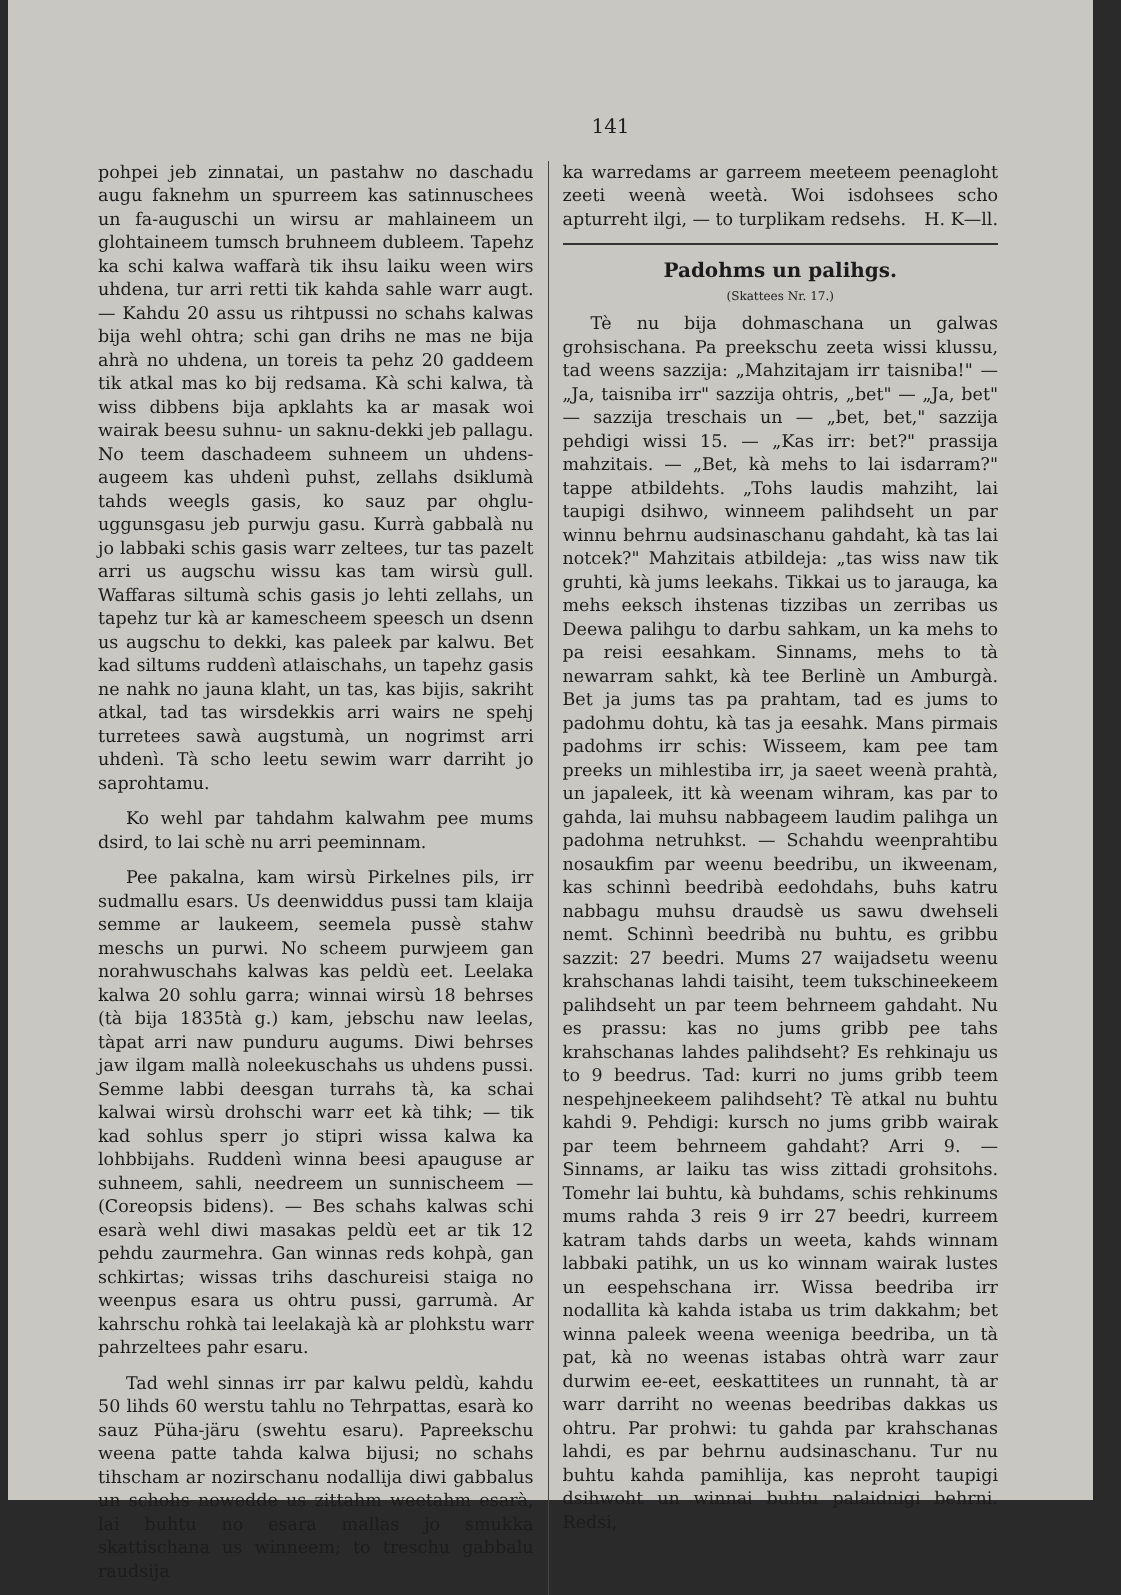141
pohpei jeb zinnatai, un pastahw no daschadu augu faknehm un spurreem kas satinnuschees un fa-auguschi un wirsu ar mahlaineem un glohtaineem tumsch bruhneem dubleem. Tapehz ka schi kalwa waffarà tik ihsu laiku ween wirs uhdena, tur arri retti tik kahda sahle warr augt. — Kahdu 20 assu us rihtpussi no schahs kalwas bija wehl ohtra; schi gan drihs ne mas ne bija ahrà no uhdena, un toreis ta pehz 20 gaddeem tik atkal mas ko bij redsama. Kà schi kalwa, tà wiss dibbens bija apklahts ka ar masak woi wairak beesu suhnu- un saknu-dekki jeb pallagu. No teem daschadeem suhneem un uhdens-augeem kas uhdenì puhst, zellahs dsiklumà tahds weegls gasis, ko sauz par ohglu-uggunsgasu jeb purwju gasu. Kurrà gabbalà nu jo labbaki schis gasis warr zeltees, tur tas pazelt arri us augschu wissu kas tam wirsù gull. Waffaras siltumà schis gasis jo lehti zellahs, un tapehz tur kà ar kamescheem speesch un dsenn us augschu to dekki, kas paleek par kalwu. Bet kad siltums ruddenì atlaischahs, un tapehz gasis ne nahk no jauna klaht, un tas, kas bijis, sakriht atkal, tad tas wirsdekkis arri wairs ne spehj turretees sawà augstumà, un nogrimst arri uhdenì. Tà scho leetu sewim warr darriht jo saprohtamu.
Ko wehl par tahdahm kalwahm pee mums dsird, to lai schè nu arri peeminnam.
Pee pakalna, kam wirsù Pirkelnes pils, irr sudmallu esars. Us deenwiddus pussi tam klaija semme ar laukeem, seemela pussè stahw meschs un purwi. No scheem purwjeem gan norahwuschahs kalwas kas peldù eet. Leelaka kalwa 20 sohlu garra; winnai wirsù 18 behrses (tà bija 1835tà g.) kam, jebschu naw leelas, tàpat arri naw punduru augums. Diwi behrses jaw ilgam mallà noleekuschahs us uhdens pussi. Semme labbi deesgan turrahs tà, ka schai kalwai wirsù drohschi warr eet kà tihk; — tik kad sohlus sperr jo stipri wissa kalwa ka lohbbijahs. Ruddenì winna beesi apauguse ar suhneem, sahli, needreem un sunnischeem — (Coreopsis bidens). — Bes schahs kalwas schi esarà wehl diwi masakas peldù eet ar tik 12 pehdu zaurmehra. Gan winnas reds kohpà, gan schkirtas; wissas trihs daschureisi staiga no weenpus esara us ohtru pussi, garrumà. Ar kahrschu rohkà tai leelakajà kà ar plohkstu warr pahrzeltees pahr esaru.
Tad wehl sinnas irr par kalwu peldù, kahdu 50 lihds 60 werstu tahlu no Tehrpattas, esarà ko sauz Püha-järu (swehtu esaru). Papreekschu weena patte tahda kalwa bijusi; no schahs tihscham ar nozirschanu nodallija diwi gabbalus un schohs nowedde us zittahm weetahm esarà, lai buhtu no esara mallas jo smukka skattischana us winneem; to treschu gabbalu raudsija
ka warredams ar garreem meeteem peenagloht zeeti weenà weetà. Woi isdohsees scho apturreht ilgi, — to turplikam redsehs. H. K—ll.
Padohms un palihgs.
(Skattees Nr. 17.)
Tè nu bija dohmaschana un galwas grohsischana. Pa preekschu zeeta wissi klussu, tad weens sazzija: „Mahzitajam irr taisniba!" — „Ja, taisniba irr" sazzija ohtris, „bet" — „Ja, bet" — sazzija treschais un — „bet, bet," sazzija pehdigi wissi 15. — „Kas irr: bet?" prassija mahzitais. — „Bet, kà mehs to lai isdarram?" tappe atbildehts. „Tohs laudis mahziht, lai taupigi dsihwo, winneem palihdseht un par winnu behrnu audsinaschanu gahdaht, kà tas lai notcek?" Mahzitais atbildeja: „tas wiss naw tik gruhti, kà jums leekahs. Tikkai us to jarauga, ka mehs eeksch ihstenas tizzibas un zerribas us Deewa palihgu to darbu sahkam, un ka mehs to pa reisi eesahkam. Sinnams, mehs to tà newarram sahkt, kà tee Berlinè un Amburgà. Bet ja jums tas pa prahtam, tad es jums to padohmu dohtu, kà tas ja eesahk. Mans pirmais padohms irr schis: Wisseem, kam pee tam preeks un mihlestiba irr, ja saeet weenà prahtà, un japaleek, itt kà weenam wihram, kas par to gahda, lai muhsu nabbageem laudim palihga un padohma netruhkst. — Schahdu weenprahtibu nosaukfim par weenu beedribu, un ikweenam, kas schinnì beedribà eedohdahs, buhs katru nabbagu muhsu draudsè us sawu dwehseli nemt. Schinnì beedribà nu buhtu, es gribbu sazzit: 27 beedri. Mums 27 waijadsetu weenu krahschanas lahdi taisiht, teem tukschineekeem palihdseht un par teem behrneem gahdaht. Nu es prassu: kas no jums gribb pee tahs krahschanas lahdes palihdseht? Es rehkinaju us to 9 beedrus. Tad: kurri no jums gribb teem nespehjneekeem palihdseht? Tè atkal nu buhtu kahdi 9. Pehdigi: kursch no jums gribb wairak par teem behrneem gahdaht? Arri 9. — Sinnams, ar laiku tas wiss zittadi grohsitohs. Tomehr lai buhtu, kà buhdams, schis rehkinums mums rahda 3 reis 9 irr 27 beedri, kurreem katram tahds darbs un weeta, kahds winnam labbaki patihk, un us ko winnam wairak lustes un eespehschana irr. Wissa beedriba irr nodallita kà kahda istaba us trim dakkahm; bet winna paleek weena weeniga beedriba, un tà pat, kà no weenas istabas ohtrà warr zaur durwim ee-eet, eeskattitees un runnaht, tà ar warr darriht no weenas beedribas dakkas us ohtru. Par prohwi: tu gahda par krahschanas lahdi, es par behrnu audsinaschanu. Tur nu buhtu kahda pamihlija, kas neproht taupigi dsihwoht un winnai buhtu palaidnigi behrni. Redsi,